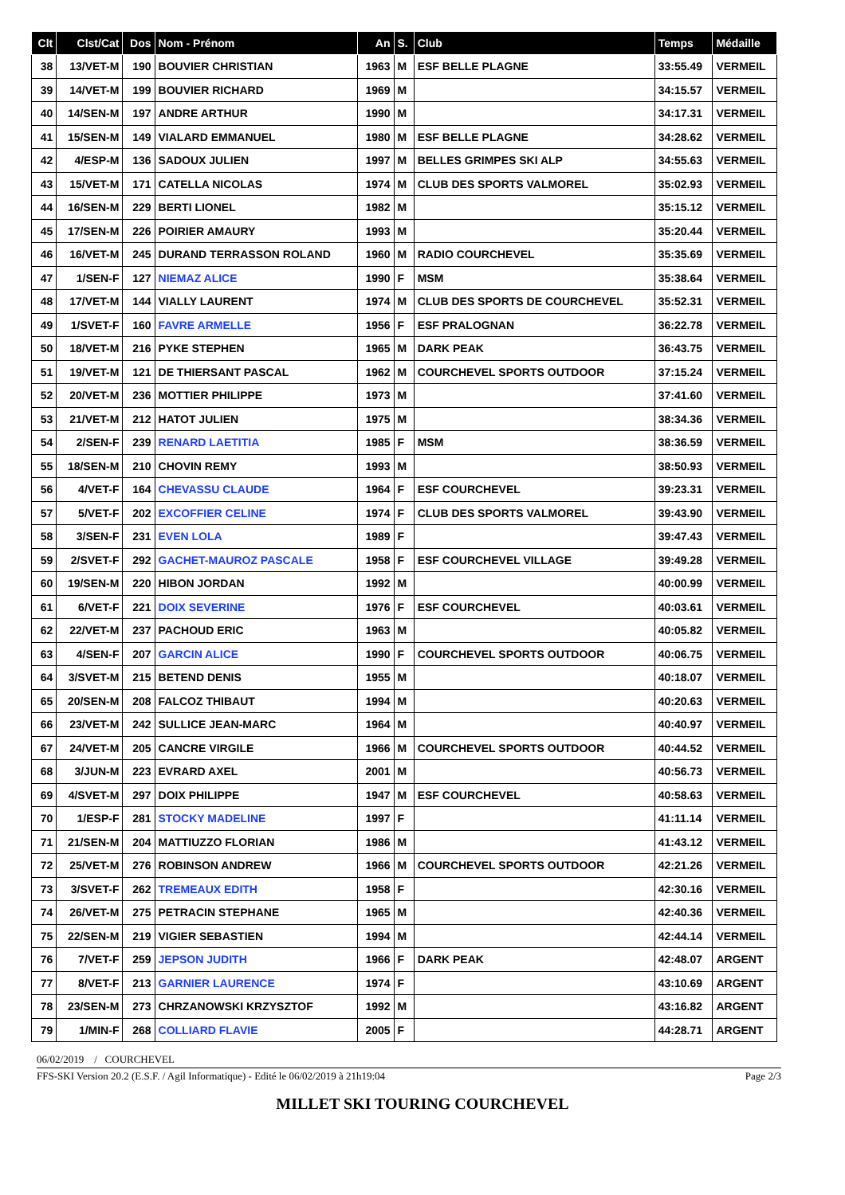| Clt | Clst/Cat | Dos | Nom - Prénom | An | S. | Club | Temps | Médaille |
| --- | --- | --- | --- | --- | --- | --- | --- | --- |
| 38 | 13/VET-M | 190 | BOUVIER CHRISTIAN | 1963 | M | ESF BELLE PLAGNE | 33:55.49 | VERMEIL |
| 39 | 14/VET-M | 199 | BOUVIER RICHARD | 1969 | M | | 34:15.57 | VERMEIL |
| 40 | 14/SEN-M | 197 | ANDRE ARTHUR | 1990 | M | | 34:17.31 | VERMEIL |
| 41 | 15/SEN-M | 149 | VIALARD EMMANUEL | 1980 | M | ESF BELLE PLAGNE | 34:28.62 | VERMEIL |
| 42 | 4/ESP-M | 136 | SADOUX JULIEN | 1997 | M | BELLES GRIMPES SKI ALP | 34:55.63 | VERMEIL |
| 43 | 15/VET-M | 171 | CATELLA NICOLAS | 1974 | M | CLUB DES SPORTS VALMOREL | 35:02.93 | VERMEIL |
| 44 | 16/SEN-M | 229 | BERTI LIONEL | 1982 | M | | 35:15.12 | VERMEIL |
| 45 | 17/SEN-M | 226 | POIRIER AMAURY | 1993 | M | | 35:20.44 | VERMEIL |
| 46 | 16/VET-M | 245 | DURAND TERRASSON ROLAND | 1960 | M | RADIO COURCHEVEL | 35:35.69 | VERMEIL |
| 47 | 1/SEN-F | 127 | NIEMAZ ALICE | 1990 | F | MSM | 35:38.64 | VERMEIL |
| 48 | 17/VET-M | 144 | VIALLY LAURENT | 1974 | M | CLUB DES SPORTS DE COURCHEVEL | 35:52.31 | VERMEIL |
| 49 | 1/SVET-F | 160 | FAVRE ARMELLE | 1956 | F | ESF PRALOGNAN | 36:22.78 | VERMEIL |
| 50 | 18/VET-M | 216 | PYKE STEPHEN | 1965 | M | DARK PEAK | 36:43.75 | VERMEIL |
| 51 | 19/VET-M | 121 | DE THIERSANT PASCAL | 1962 | M | COURCHEVEL SPORTS OUTDOOR | 37:15.24 | VERMEIL |
| 52 | 20/VET-M | 236 | MOTTIER PHILIPPE | 1973 | M | | 37:41.60 | VERMEIL |
| 53 | 21/VET-M | 212 | HATOT JULIEN | 1975 | M | | 38:34.36 | VERMEIL |
| 54 | 2/SEN-F | 239 | RENARD LAETITIA | 1985 | F | MSM | 38:36.59 | VERMEIL |
| 55 | 18/SEN-M | 210 | CHOVIN REMY | 1993 | M | | 38:50.93 | VERMEIL |
| 56 | 4/VET-F | 164 | CHEVASSU CLAUDE | 1964 | F | ESF COURCHEVEL | 39:23.31 | VERMEIL |
| 57 | 5/VET-F | 202 | EXCOFFIER CELINE | 1974 | F | CLUB DES SPORTS VALMOREL | 39:43.90 | VERMEIL |
| 58 | 3/SEN-F | 231 | EVEN LOLA | 1989 | F | | 39:47.43 | VERMEIL |
| 59 | 2/SVET-F | 292 | GACHET-MAUROZ PASCALE | 1958 | F | ESF COURCHEVEL VILLAGE | 39:49.28 | VERMEIL |
| 60 | 19/SEN-M | 220 | HIBON JORDAN | 1992 | M | | 40:00.99 | VERMEIL |
| 61 | 6/VET-F | 221 | DOIX SEVERINE | 1976 | F | ESF COURCHEVEL | 40:03.61 | VERMEIL |
| 62 | 22/VET-M | 237 | PACHOUD ERIC | 1963 | M | | 40:05.82 | VERMEIL |
| 63 | 4/SEN-F | 207 | GARCIN ALICE | 1990 | F | COURCHEVEL SPORTS OUTDOOR | 40:06.75 | VERMEIL |
| 64 | 3/SVET-M | 215 | BETEND DENIS | 1955 | M | | 40:18.07 | VERMEIL |
| 65 | 20/SEN-M | 208 | FALCOZ THIBAUT | 1994 | M | | 40:20.63 | VERMEIL |
| 66 | 23/VET-M | 242 | SULLICE JEAN-MARC | 1964 | M | | 40:40.97 | VERMEIL |
| 67 | 24/VET-M | 205 | CANCRE VIRGILE | 1966 | M | COURCHEVEL SPORTS OUTDOOR | 40:44.52 | VERMEIL |
| 68 | 3/JUN-M | 223 | EVRARD AXEL | 2001 | M | | 40:56.73 | VERMEIL |
| 69 | 4/SVET-M | 297 | DOIX PHILIPPE | 1947 | M | ESF COURCHEVEL | 40:58.63 | VERMEIL |
| 70 | 1/ESP-F | 281 | STOCKY MADELINE | 1997 | F | | 41:11.14 | VERMEIL |
| 71 | 21/SEN-M | 204 | MATTIUZZO FLORIAN | 1986 | M | | 41:43.12 | VERMEIL |
| 72 | 25/VET-M | 276 | ROBINSON ANDREW | 1966 | M | COURCHEVEL SPORTS OUTDOOR | 42:21.26 | VERMEIL |
| 73 | 3/SVET-F | 262 | TREMEAUX EDITH | 1958 | F | | 42:30.16 | VERMEIL |
| 74 | 26/VET-M | 275 | PETRACIN STEPHANE | 1965 | M | | 42:40.36 | VERMEIL |
| 75 | 22/SEN-M | 219 | VIGIER SEBASTIEN | 1994 | M | | 42:44.14 | VERMEIL |
| 76 | 7/VET-F | 259 | JEPSON JUDITH | 1966 | F | DARK PEAK | 42:48.07 | ARGENT |
| 77 | 8/VET-F | 213 | GARNIER LAURENCE | 1974 | F | | 43:10.69 | ARGENT |
| 78 | 23/SEN-M | 273 | CHRZANOWSKI KRZYSZTOF | 1992 | M | | 43:16.82 | ARGENT |
| 79 | 1/MIN-F | 268 | COLLIARD FLAVIE | 2005 | F | | 44:28.71 | ARGENT |
06/02/2019 / COURCHEVEL
FFS-SKI Version 20.2 (E.S.F. / Agil Informatique) - Edité le 06/02/2019 à 21h19:04 Page 2/3
MILLET SKI TOURING COURCHEVEL